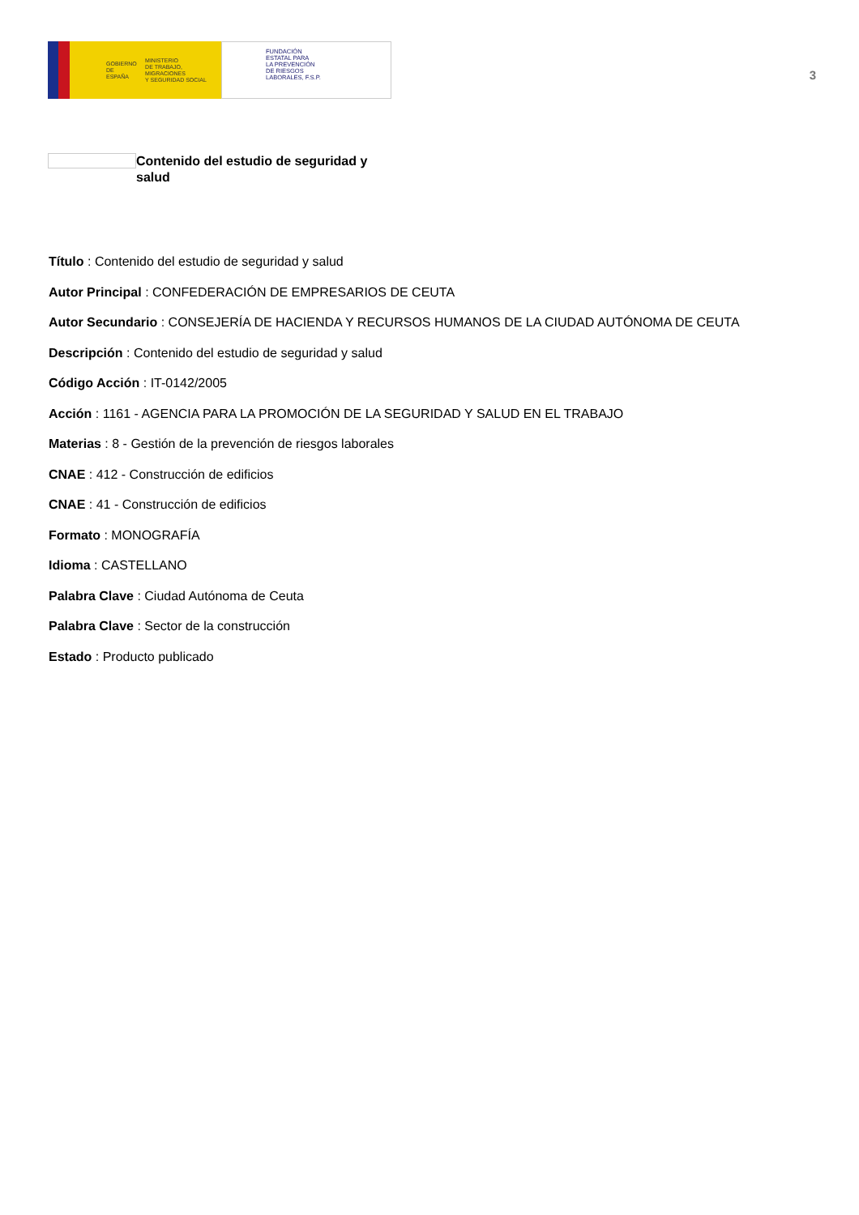GOBIERNO
DE ESPAÑA MINISTERIO
DE TRABAJO, MIGRACIONES
Y SEGURIDAD SOCIAL
FUNDACIÓN
ESTATAL PARA
LA PREVENCIÓN
DE RIESGOS
LABORALES, F.S.P.
3
Contenido del estudio de seguridad y salud
Título : Contenido del estudio de seguridad y salud
Autor Principal : CONFEDERACIÓN DE EMPRESARIOS DE CEUTA
Autor Secundario : CONSEJERÍA DE HACIENDA Y RECURSOS HUMANOS DE LA CIUDAD AUTÓNOMA DE CEUTA
Descripción : Contenido del estudio de seguridad y salud
Código Acción : IT-0142/2005
Acción : 1161 - AGENCIA PARA LA PROMOCIÓN DE LA SEGURIDAD Y SALUD EN EL TRABAJO
Materias : 8 - Gestión de la prevención de riesgos laborales
CNAE : 412 - Construcción de edificios
CNAE : 41 - Construcción de edificios
Formato : MONOGRAFÍA
Idioma : CASTELLANO
Palabra Clave : Ciudad Autónoma de Ceuta
Palabra Clave : Sector de la construcción
Estado : Producto publicado